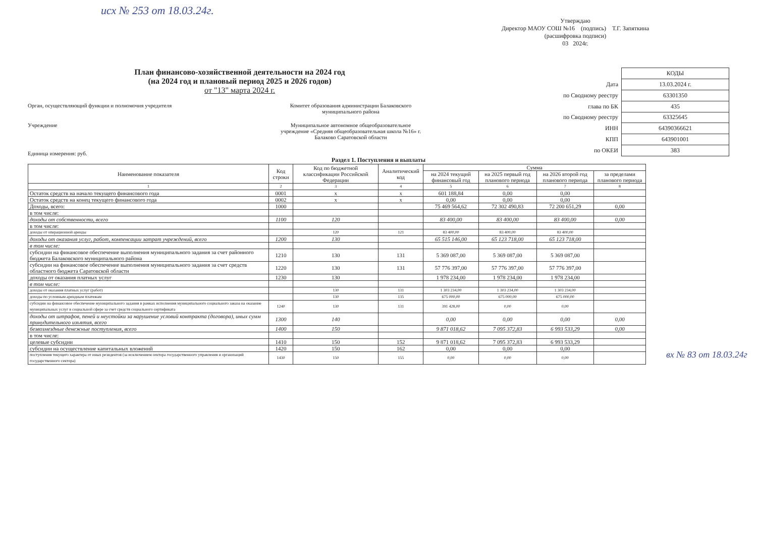исх № 253 от 18.03.24г.
Утверждаю
Директор МАОУ СОШ №16 (подпись) Т.Г. Запяткина
(расшифровка подписи)
03 2024г.
План финансово-хозяйственной деятельности на 2024 год
(на 2024 год и плановый период 2025 и 2026 годов)
от "13" марта 2024 г.
Орган, осуществляющий функции и полномочия учредителя Комитет образования администрации Балаковского муниципального района
Учреждение Муниципальное автономное общеобразовательное учреждение «Средняя общеобразовательная школа №16» г. Балаково Саратовской области
Единица измерения: руб.
| | КОДЫ |
| Дата | 13.03.2024 г. |
| по Сводному реестру | 63301350 |
| глава по БК | 435 |
| по Сводному реестру | 63325645 |
| ИНН | 64390366621 |
| КПП | 643901001 |
| по ОКЕИ | 383 |
Раздел 1. Поступления и выплаты
| Наименование показателя | Код строки | Код по бюджетной классификации Российской Федерации | Аналитический код | Сумма | | | |
| --- | --- | --- | --- | --- | --- | --- | --- |
| | | | | на 2024 текущий финансовый год | на 2025 первый год планового периода | на 2026 второй год планового периода | за пределами планового периода |
| 1 | 2 | 3 | 4 | 5 | 6 | 7 | 8 |
| Остаток средств на начало текущего финансового года | 0001 | x | x | 601 188,84 | 0,00 | 0,00 | |
| Остаток средств на конец текущего финансового года | 0002 | x | x | 0,00 | 0,00 | 0,00 | |
| Доходы, всего: | 1000 | | | 75 469 564,62 | 72 302 490,83 | 72 200 651,29 | 0,00 |
| в том числе: | | | | | | | |
| доходы от собственности, всего | 1100 | 120 | | 83 400,00 | 83 400,00 | 83 400,00 | 0,00 |
| в том числе: | | | | | | | |
| доходы от операционной аренды | | 120 | 121 | 83 400,00 | 83 400,00 | 83 400,00 | |
| доходы от оказания услуг, работ, компенсации затрат учреждений, всего | 1200 | 130 | | 65 515 146,00 | 65 123 718,00 | 65 123 718,00 | |
| в том числе: | | | | | | | |
| субсидии на финансовое обеспечение выполнения муниципального задания за счет районного бюджета Балаковского муниципального района | 1210 | 130 | 131 | 5 369 087,00 | 5 369 087,00 | 5 369 087,00 | |
| субсидии на финансовое обеспечение выполнения муниципального задания за счет средств областного бюджета Саратовской области | 1220 | 130 | 131 | 57 776 397,00 | 57 776 397,00 | 57 776 397,00 | |
| доходы от оказания платных услуг | 1230 | 130 | | 1 978 234,00 | 1 978 234,00 | 1 978 234,00 | |
| в том числе: | | | | | | | |
| доходы от оказания платных услуг (работ) | | 130 | 131 | 1 303 234,00 | 1 303 234,00 | 1 303 234,00 | |
| доходы по условным арендным платежам | | 130 | 135 | 675 000,00 | 675 000,00 | 675 000,00 | |
| субсидии на финансовое обеспечение муниципального задания в рамках исполнения муниципального социального заказа на оказание муниципальных услуг в социальной сфере за счет средств социального сертификата | 1240 | 130 | 131 | 391 428,00 | 0,00 | 0,00 | |
| доходы от штрафов, пеней и неустойки за нарушение условий контракта (договора), иных сумм принудительного изъятия, всего | 1300 | 140 | | 0,00 | 0,00 | 0,00 | 0,00 |
| безвозмездные денежные поступления, всего | 1400 | 150 | | 9 871 018,62 | 7 095 372,83 | 6 993 533,29 | 0,00 |
| в том числе: | | | | | | | |
| целевые субсидии | 1410 | 150 | 152 | 9 871 018,62 | 7 095 372,83 | 6 993 533,29 | |
| субсидии на осуществление капитальных вложений | 1420 | 150 | 162 | 0,00 | 0,00 | 0,00 | |
| поступления текущего характера от иных резидентов (за исключением сектора государственного управления и организаций государственного сектора) | 1430 | 150 | 155 | 0,00 | 0,00 | 0,00 | |
вх № 83 от 18.03.24г